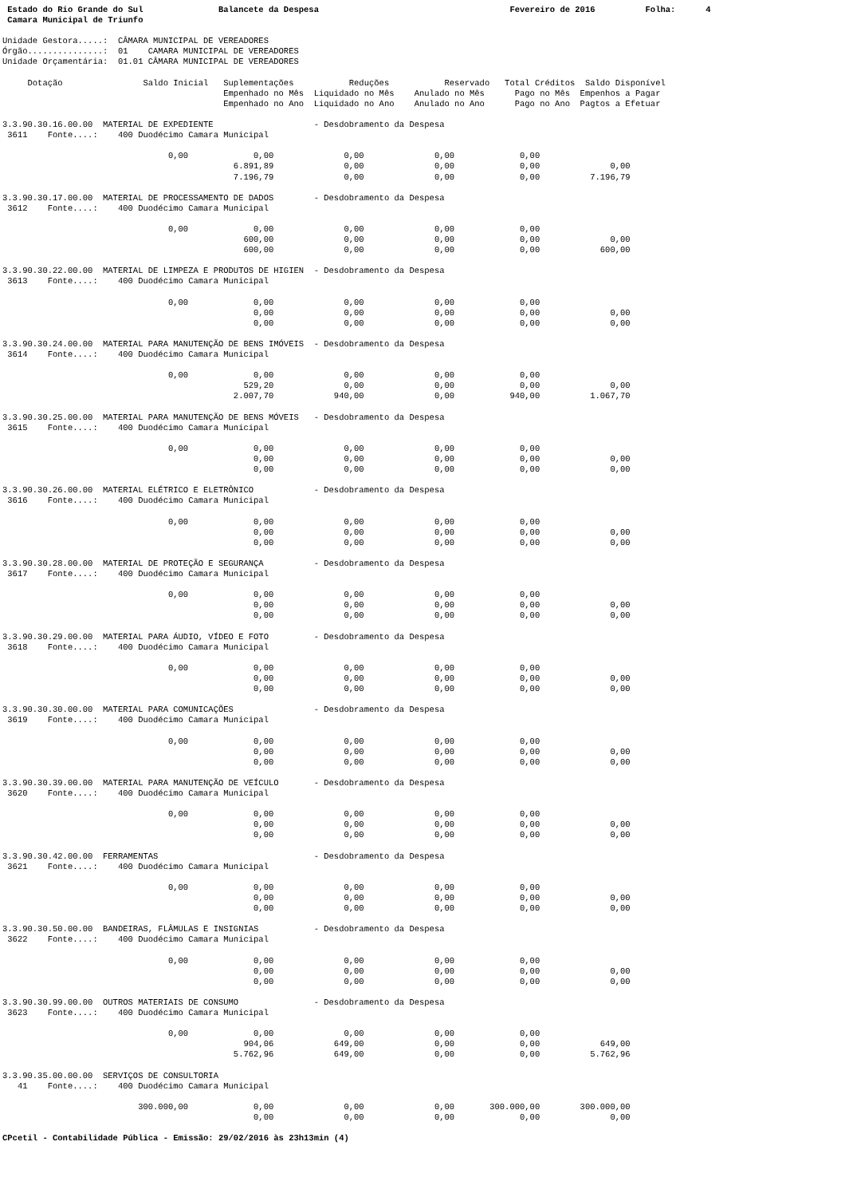Estado do Rio Grande do Sul               Balancete da Despesa                                      Fevereiro de 2016          Folha:      4
 Camara Municipal de Triunfo

Unidade Gestora.....:  CÂMARA MUNICIPAL DE VEREADORES
Órgão...............:  01    CAMARA MUNICIPAL DE VEREADORES
Unidade Orçamentária:  01.01 CÂMARA MUNICIPAL DE VEREADORES

     Dotação                Saldo Inicial   Suplementações           Reduções           Reservado   Total Créditos  Saldo Disponível
                                            Empenhado no Mês  Liquidado no Mês    Anulado no Mês      Pago no Mês  Empenhos a Pagar
                                            Empenhado no Ano  Liquidado no Ano    Anulado no Ano      Pago no Ano  Pagtos a Efetuar

3.3.90.30.16.00.00  MATERIAL DE EXPEDIENTE                    - Desdobramento da Despesa
 3611    Fonte....:    400 Duodécimo Camara Municipal

                                 0,00             0,00              0,00              0,00             0,00
                                              6.891,89              0,00              0,00             0,00              0,00
                                              7.196,79              0,00              0,00             0,00          7.196,79

3.3.90.30.17.00.00  MATERIAL DE PROCESSAMENTO DE DADOS        - Desdobramento da Despesa
 3612    Fonte....:    400 Duodécimo Camara Municipal

                                 0,00             0,00              0,00              0,00             0,00
                                                600,00              0,00              0,00             0,00              0,00
                                                600,00              0,00              0,00             0,00            600,00

3.3.90.30.22.00.00  MATERIAL DE LIMPEZA E PRODUTOS DE HIGIEN  - Desdobramento da Despesa
 3613    Fonte....:    400 Duodécimo Camara Municipal

                                 0,00             0,00              0,00              0,00             0,00
                                                  0,00              0,00              0,00             0,00              0,00
                                                  0,00              0,00              0,00             0,00              0,00

3.3.90.30.24.00.00  MATERIAL PARA MANUTENÇÃO DE BENS IMÓVEIS  - Desdobramento da Despesa
 3614    Fonte....:    400 Duodécimo Camara Municipal

                                 0,00             0,00              0,00              0,00             0,00
                                                529,20              0,00              0,00             0,00              0,00
                                              2.007,70            940,00              0,00           940,00          1.067,70

3.3.90.30.25.00.00  MATERIAL PARA MANUTENÇÃO DE BENS MÓVEIS   - Desdobramento da Despesa
 3615    Fonte....:    400 Duodécimo Camara Municipal

                                 0,00             0,00              0,00              0,00             0,00
                                                  0,00              0,00              0,00             0,00              0,00
                                                  0,00              0,00              0,00             0,00              0,00

3.3.90.30.26.00.00  MATERIAL ELÉTRICO E ELETRÔNICO            - Desdobramento da Despesa
 3616    Fonte....:    400 Duodécimo Camara Municipal

                                 0,00             0,00              0,00              0,00             0,00
                                                  0,00              0,00              0,00             0,00              0,00
                                                  0,00              0,00              0,00             0,00              0,00

3.3.90.30.28.00.00  MATERIAL DE PROTEÇÃO E SEGURANÇA          - Desdobramento da Despesa
 3617    Fonte....:    400 Duodécimo Camara Municipal

                                 0,00             0,00              0,00              0,00             0,00
                                                  0,00              0,00              0,00             0,00              0,00
                                                  0,00              0,00              0,00             0,00              0,00

3.3.90.30.29.00.00  MATERIAL PARA ÁUDIO, VÍDEO E FOTO         - Desdobramento da Despesa
 3618    Fonte....:    400 Duodécimo Camara Municipal

                                 0,00             0,00              0,00              0,00             0,00
                                                  0,00              0,00              0,00             0,00              0,00
                                                  0,00              0,00              0,00             0,00              0,00

3.3.90.30.30.00.00  MATERIAL PARA COMUNICAÇÕES                - Desdobramento da Despesa
 3619    Fonte....:    400 Duodécimo Camara Municipal

                                 0,00             0,00              0,00              0,00             0,00
                                                  0,00              0,00              0,00             0,00              0,00
                                                  0,00              0,00              0,00             0,00              0,00

3.3.90.30.39.00.00  MATERIAL PARA MANUTENÇÃO DE VEÍCULO       - Desdobramento da Despesa
 3620    Fonte....:    400 Duodécimo Camara Municipal

                                 0,00             0,00              0,00              0,00             0,00
                                                  0,00              0,00              0,00             0,00              0,00
                                                  0,00              0,00              0,00             0,00              0,00

3.3.90.30.42.00.00  FERRAMENTAS                               - Desdobramento da Despesa
 3621    Fonte....:    400 Duodécimo Camara Municipal

                                 0,00             0,00              0,00              0,00             0,00
                                                  0,00              0,00              0,00             0,00              0,00
                                                  0,00              0,00              0,00             0,00              0,00

3.3.90.30.50.00.00  BANDEIRAS, FLÂMULAS E INSIGNIAS           - Desdobramento da Despesa
 3622    Fonte....:    400 Duodécimo Camara Municipal

                                 0,00             0,00              0,00              0,00             0,00
                                                  0,00              0,00              0,00             0,00              0,00
                                                  0,00              0,00              0,00             0,00              0,00

3.3.90.30.99.00.00  OUTROS MATERIAIS DE CONSUMO               - Desdobramento da Despesa
 3623    Fonte....:    400 Duodécimo Camara Municipal

                                 0,00             0,00              0,00              0,00             0,00
                                                904,06            649,00              0,00             0,00            649,00
                                              5.762,96            649,00              0,00             0,00          5.762,96

3.3.90.35.00.00.00  SERVIÇOS DE CONSULTORIA
   41    Fonte....:    400 Duodécimo Camara Municipal

                           300.000,00             0,00              0,00              0,00       300.000,00        300.000,00
                                                  0,00              0,00              0,00             0,00              0,00

CPcetil - Contabilidade Pública - Emissão: 29/02/2016 às 23h13min (4)